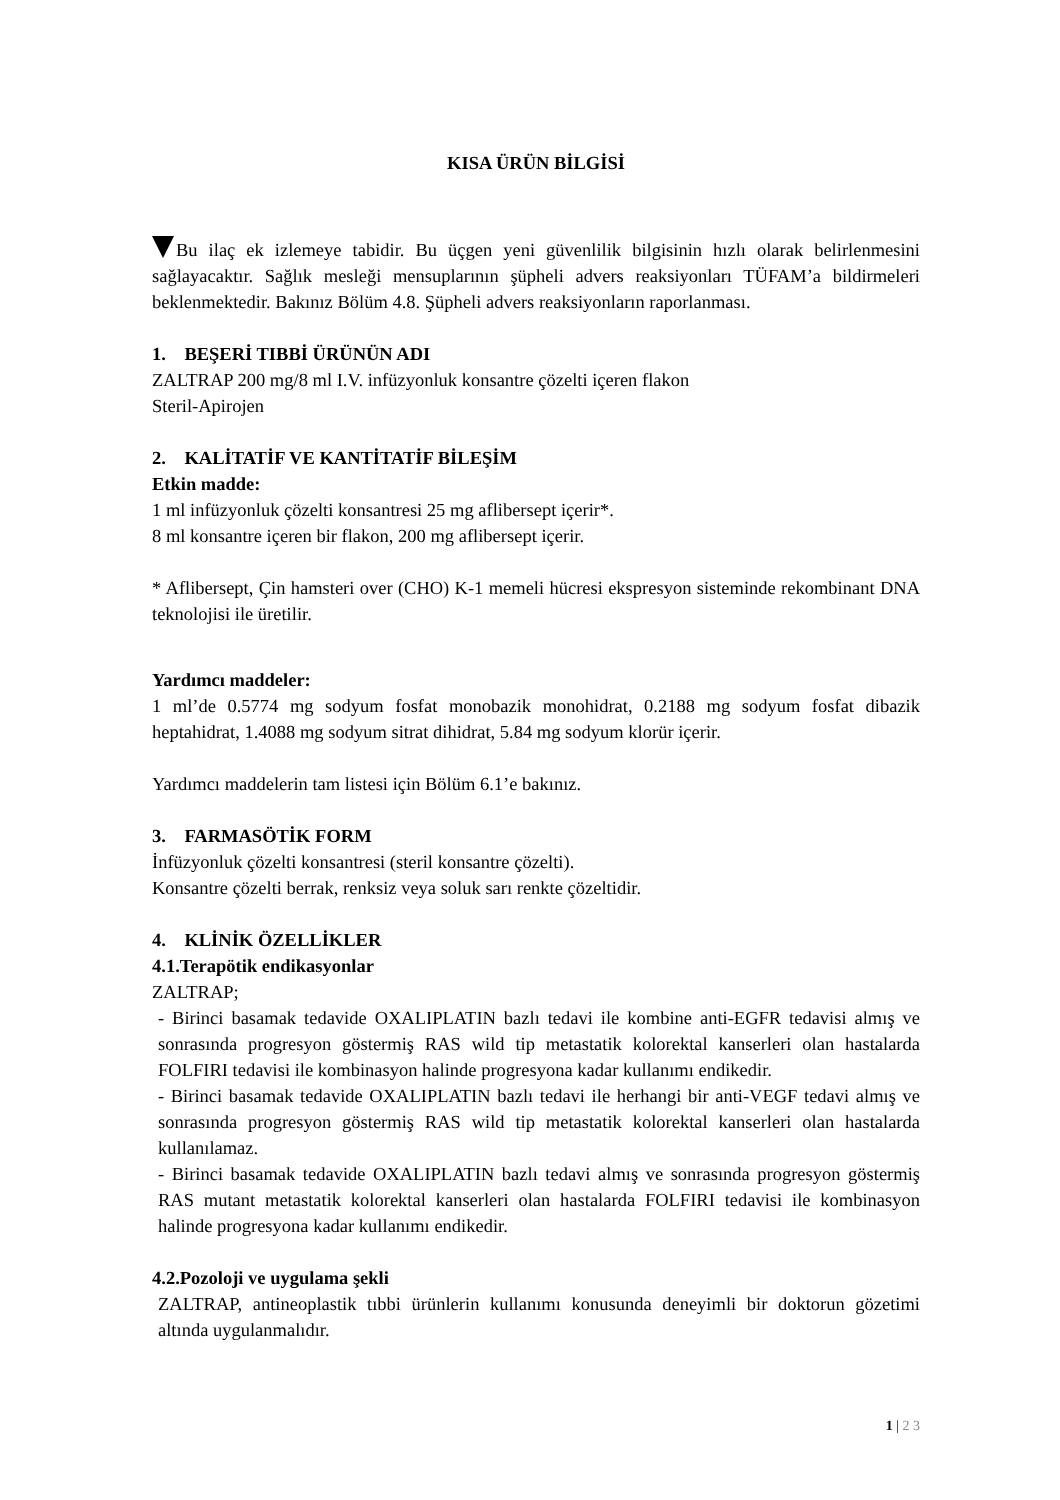KISA ÜRÜN BİLGİSİ
Bu ilaç ek izlemeye tabidir. Bu üçgen yeni güvenlilik bilgisinin hızlı olarak belirlenmesini sağlayacaktır. Sağlık mesleği mensuplarının şüpheli advers reaksiyonları TÜFAM’a bildirmeleri beklenmektedir. Bakınız Bölüm 4.8. Şüpheli advers reaksiyonların raporlanması.
1. BEŞERİ TIBBİ ÜRÜNÜN ADI
ZALTRAP 200 mg/8 ml I.V. infüzyonluk konsantre çözelti içeren flakon
Steril-Apirojen
2. KALİTATİF VE KANTİTATİF BİLEŞİM
Etkin madde:
1 ml infüzyonluk çözelti konsantresi 25 mg aflibersept içerir*.
8 ml konsantre içeren bir flakon, 200 mg aflibersept içerir.
* Aflibersept, Çin hamsteri over (CHO) K-1 memeli hücresi ekspresyon sisteminde rekombinant DNA teknolojisi ile üretilir.
Yardımcı maddeler:
1 ml’de 0.5774 mg sodyum fosfat monobazik monohidrat, 0.2188 mg sodyum fosfat dibazik heptahidrat, 1.4088 mg sodyum sitrat dihidrat, 5.84 mg sodyum klorür içerir.
Yardımcı maddelerin tam listesi için Bölüm 6.1’e bakınız.
3. FARMASÖTİK FORM
İnfüzyonluk çözelti konsantresi (steril konsantre çözelti).
Konsantre çözelti berrak, renksiz veya soluk sarı renkte çözeltidir.
4. KLİNİK ÖZELLİKLER
4.1.Terapötik endikasyonlar
ZALTRAP;
- Birinci basamak tedavide OXALIPLATIN bazlı tedavi ile kombine anti-EGFR tedavisi almış ve sonrasında progresyon göstermiş RAS wild tip metastatik kolorektal kanserleri olan hastalarda FOLFIRI tedavisi ile kombinasyon halinde progresyona kadar kullanımı endikedir.
- Birinci basamak tedavide OXALIPLATIN bazlı tedavi ile herhangi bir anti-VEGF tedavi almış ve sonrasında progresyon göstermiş RAS wild tip metastatik kolorektal kanserleri olan hastalarda kullanılamaz.
- Birinci basamak tedavide OXALIPLATIN bazlı tedavi almış ve sonrasında progresyon göstermiş RAS mutant metastatik kolorektal kanserleri olan hastalarda FOLFIRI tedavisi ile kombinasyon halinde progresyona kadar kullanımı endikedir.
4.2.Pozoloji ve uygulama şekli
ZALTRAP, antineoplastik tıbbi ürünlerin kullanımı konusunda deneyimli bir doktorun gözetimi altında uygulanmalıdır.
1 | 2 3